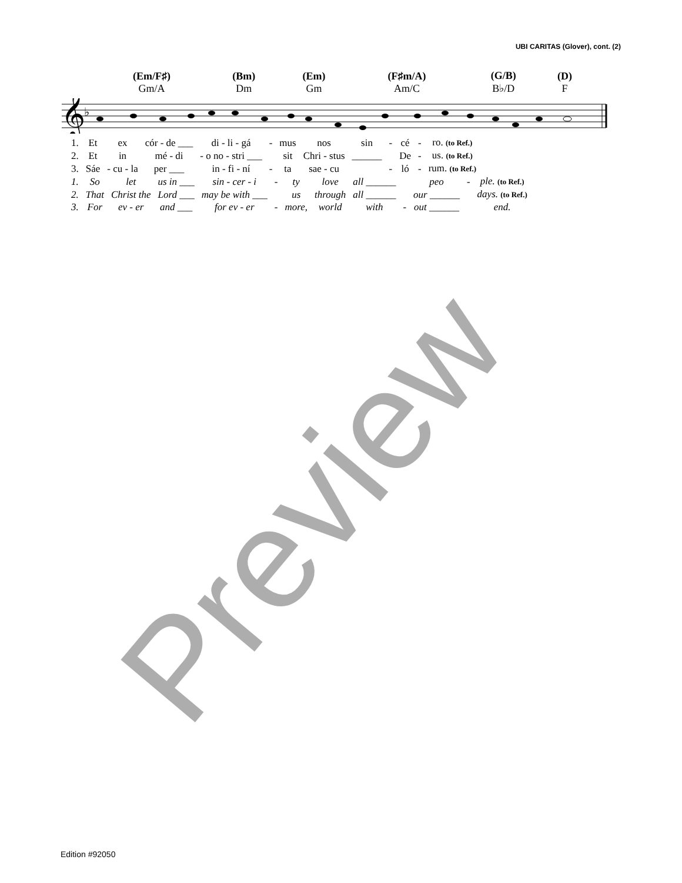UBI CARITAS (Glover), cont. (2)
| (Em/F♯) Gm/A | (Bm) Dm | (Em) Gm | (F♯m/A) Am/C | (G/B) B♭/D | (D) F |
𝄞
♭
| 1. | Et | ex | cór - de ___ | di - li - gá | - | mus | nos | sin | - | cé | - | ro. (to Ref.) |
| 2. | Et | in | mé - di | - o no - stri ___ | | sit | Chri - stus | ______ | | De | - | us. (to Ref.) |
| 3. | Sáe | - cu - la | per ___ | in - fi - ní | - | ta | sae - cu | | - | ló | - | rum. (to Ref.) |
| 1. | So | let | us in ___ | sin - cer - i | - | ty | love | all ______ | | peo | - | ple. (to Ref.) |
| 2. | That | Christ the | Lord ___ | may be with ___ | | us | through | all ______ | | our ______ | | days. (to Ref.) |
| 3. | For | ev - er | and ___ | for ev - er | - | more, | world | with | - | out ______ | | end. |
Preview
Edition #92050